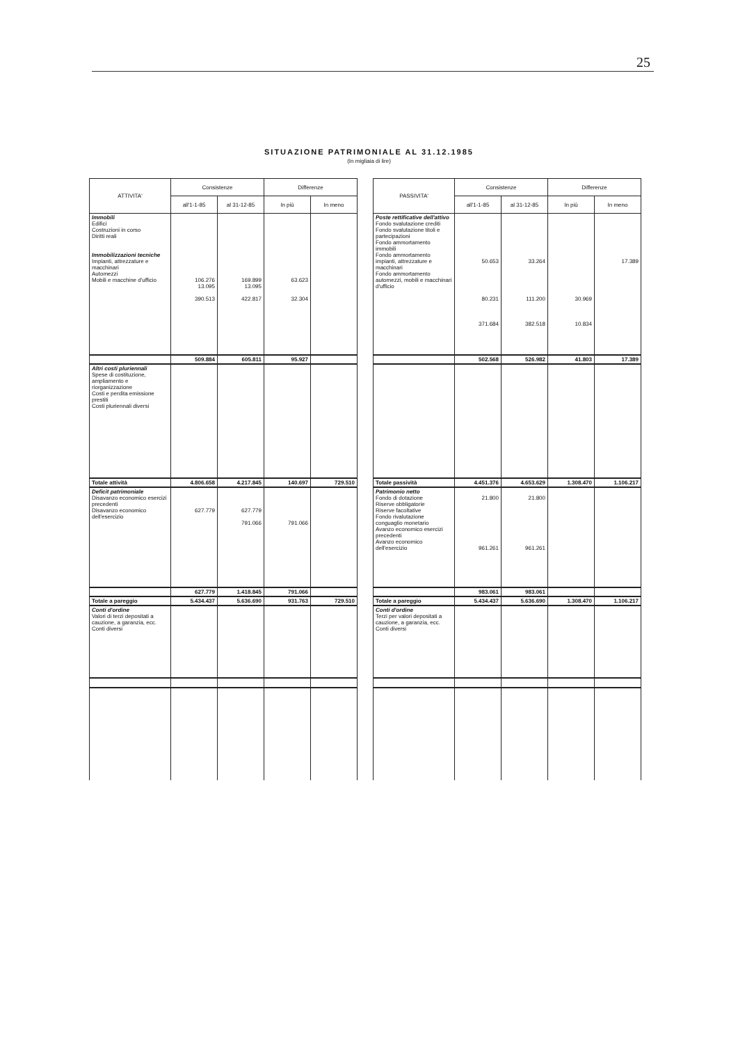25
SITUAZIONE PATRIMONIALE AL 31.12.1985
(In migliaia di lire)
| ATTIVITA' | Consistenze | | Differenze | |
| --- | --- | --- | --- | --- |
| | all'1-1-85 | al 31-12-85 | In più | In meno |
| Immobili Edifici Costruzioni in corso Diritti reali Immobilizzazioni tecniche Impianti, attrezzature e macchinari Automezzi Mobili e macchine d'ufficio | 106.276 13.095 390.513 | 169.899 13.095 422.817 | 63.623 32.304 | |
| | 509.884 | 605.811 | 95.927 | |
| Altri costi pluriennali Spese di costituzione, ampliamento e riorganizzazione Costi e perdita emissione prestiti Costi pluriennali diversi | | | | |
| Totale attività | 4.806.658 | 4.217.845 | 140.697 | 729.510 |
| Deficit patrimoniale Disavanzo economico esercizi precedenti Disavanzo economico dell'esercizio | 627.779 | 627.779 791.066 | 791.066 | |
| | 627.779 | 1.418.845 | 791.066 | |
| Totale a pareggio | 5.434.437 | 5.636.690 | 931.763 | 729.510 |
| Conti d'ordine Valori di terzi depositati a cauzione, a garanzia, ecc. Conti diversi | | | | |
| PASSIVITA' | Consistenze | | Differenze | |
| --- | --- | --- | --- | --- |
| | all'1-1-85 | al 31-12-85 | In più | In meno |
| Poste rettificative dell'attivo Fondo svalutazione crediti Fondo svalutazione titoli e partecipazioni Fondo ammortamento immobili Fondo ammortamento impianti, attrezzature e macchinari Fondo ammortamento automezzi, mobili e macchinari d'ufficio | 50.653 80.231 371.684 | 33.264 111.200 382.518 | 30.969 10.834 | 17.389 |
| | 502.568 | 526.982 | 41.803 | 17.389 |
| Totale passività | 4.451.376 | 4.653.629 | 1.308.470 | 1.106.217 |
| Patrimonio netto Fondo di dotazione Riserve obbligatorie Riserve facoltative Fondo rivalutazione conguaglio monetario Avanzo economico esercizi precedenti Avanzo economico dell'esercizio | 21.800 961.261 | 21.800 961.261 | | |
| | 983.061 | 983.061 | | |
| Totale a pareggio | 5.434.437 | 5.636.690 | 1.308.470 | 1.106.217 |
| Conti d'ordine Terzi per valori depositati a cauzione, a garanzia, ecc. Conti diversi | | | | |